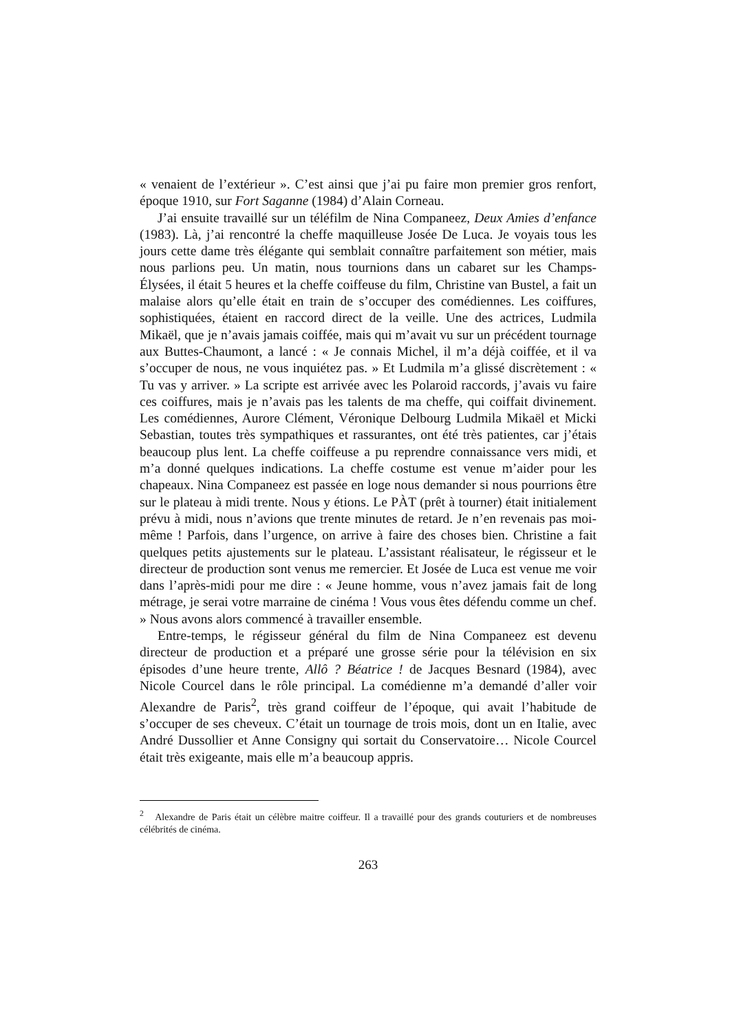« venaient de l’extérieur ». C’est ainsi que j’ai pu faire mon premier gros renfort, époque 1910, sur Fort Saganne (1984) d’Alain Corneau.
J’ai ensuite travaillé sur un téléfilm de Nina Companeez, Deux Amies d’enfance (1983). Là, j’ai rencontré la cheffe maquilleuse Josée De Luca. Je voyais tous les jours cette dame très élégante qui semblait connaître parfaitement son métier, mais nous parlions peu. Un matin, nous tournions dans un cabaret sur les Champs-Élysées, il était 5 heures et la cheffe coiffeuse du film, Christine van Bustel, a fait un malaise alors qu’elle était en train de s’occuper des comédiennes. Les coiffures, sophistiquées, étaient en raccord direct de la veille. Une des actrices, Ludmila Mikaël, que je n’avais jamais coiffée, mais qui m’avait vu sur un précédent tournage aux Buttes-Chaumont, a lancé : « Je connais Michel, il m’a déjà coiffée, et il va s’occuper de nous, ne vous inquiétez pas. » Et Ludmila m’a glissé discrètement : « Tu vas y arriver. » La scripte est arrivée avec les Polaroid raccords, j’avais vu faire ces coiffures, mais je n’avais pas les talents de ma cheffe, qui coiffait divinement. Les comédiennes, Aurore Clément, Véronique Delbourg Ludmila Mikaël et Micki Sebastian, toutes très sympathiques et rassurantes, ont été très patientes, car j’étais beaucoup plus lent. La cheffe coiffeuse a pu reprendre connaissance vers midi, et m’a donné quelques indications. La cheffe costume est venue m’aider pour les chapeaux. Nina Companeez est passée en loge nous demander si nous pourrions être sur le plateau à midi trente. Nous y étions. Le PÀT (prêt à tourner) était initialement prévu à midi, nous n’avions que trente minutes de retard. Je n’en revenais pas moi-même ! Parfois, dans l’urgence, on arrive à faire des choses bien. Christine a fait quelques petits ajustements sur le plateau. L’assistant réalisateur, le régisseur et le directeur de production sont venus me remercier. Et Josée de Luca est venue me voir dans l’après-midi pour me dire : « Jeune homme, vous n’avez jamais fait de long métrage, je serai votre marraine de cinéma ! Vous vous êtes défendu comme un chef. » Nous avons alors commencé à travailler ensemble.
Entre-temps, le régisseur général du film de Nina Companeez est devenu directeur de production et a préparé une grosse série pour la télévision en six épisodes d’une heure trente, Allô ? Béatrice ! de Jacques Besnard (1984), avec Nicole Courcel dans le rôle principal. La comédienne m’a demandé d’aller voir Alexandre de Paris<sup>2</sup>, très grand coiffeur de l’époque, qui avait l’habitude de s’occuper de ses cheveux. C’était un tournage de trois mois, dont un en Italie, avec André Dussollier et Anne Consigny qui sortait du Conservatoire… Nicole Courcel était très exigeante, mais elle m’a beaucoup appris.
<sup>2</sup> Alexandre de Paris était un célèbre maitre coiffeur. Il a travaillé pour des grands couturiers et de nombreuses célébrités de cinéma.
263